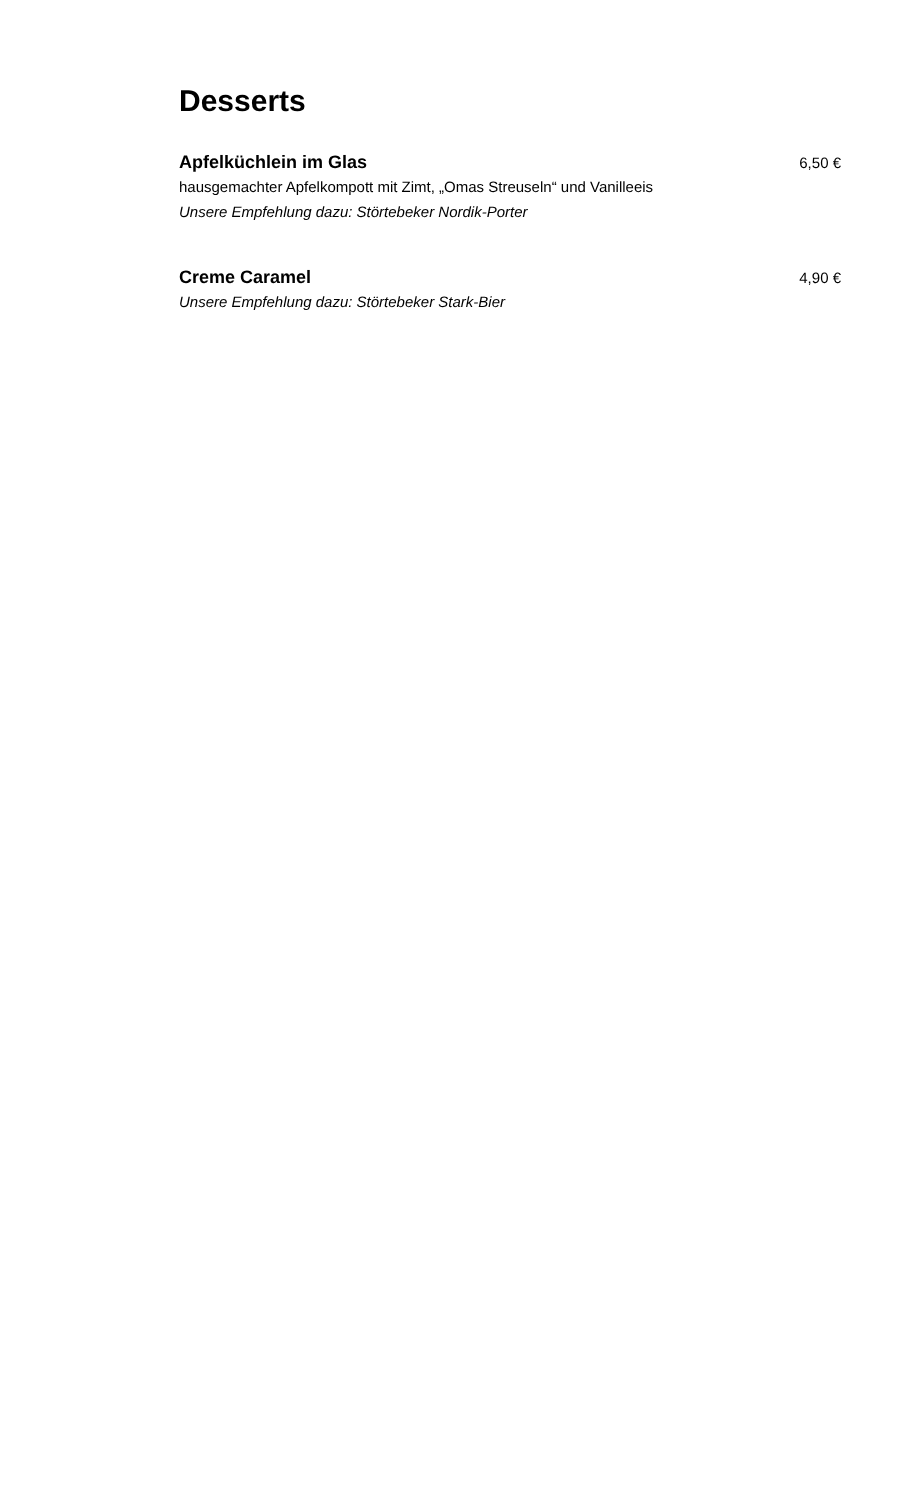Desserts
Apfelküchlein im Glas 6,50 €
hausgemachter Apfelkompott mit Zimt, „Omas Streuseln“ und Vanilleeis
Unsere Empfehlung dazu: Störtebeker Nordik-Porter
Creme Caramel 4,90 €
Unsere Empfehlung dazu: Störtebeker Stark-Bier